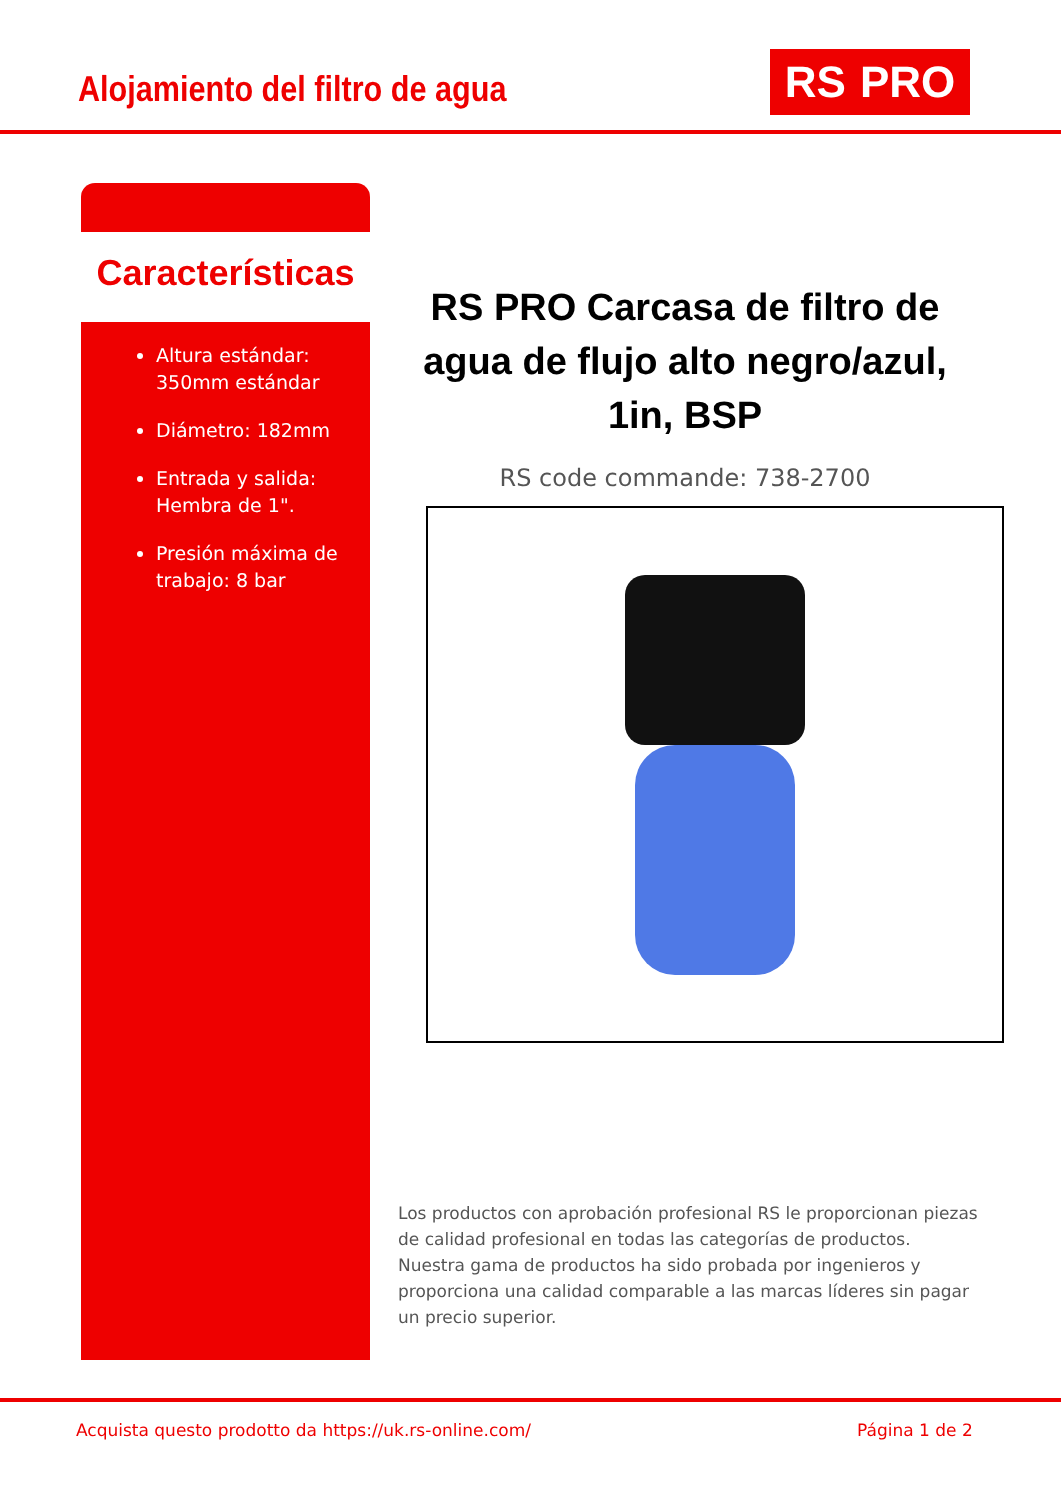Alojamiento del filtro de agua RS PRO
Características
Altura estándar: 350mm estándar
Diámetro: 182mm
Entrada y salida: Hembra de 1".
Presión máxima de trabajo: 8 bar
RS PRO Carcasa de filtro de agua de flujo alto negro/azul, 1in, BSP
RS code commande: 738-2700
Los productos con aprobación profesional RS le proporcionan piezas de calidad profesional en todas las categorías de productos. Nuestra gama de productos ha sido probada por ingenieros y proporciona una calidad comparable a las marcas líderes sin pagar un precio superior.
Acquista questo prodotto da https://uk.rs-online.com/ Página 1 de 2